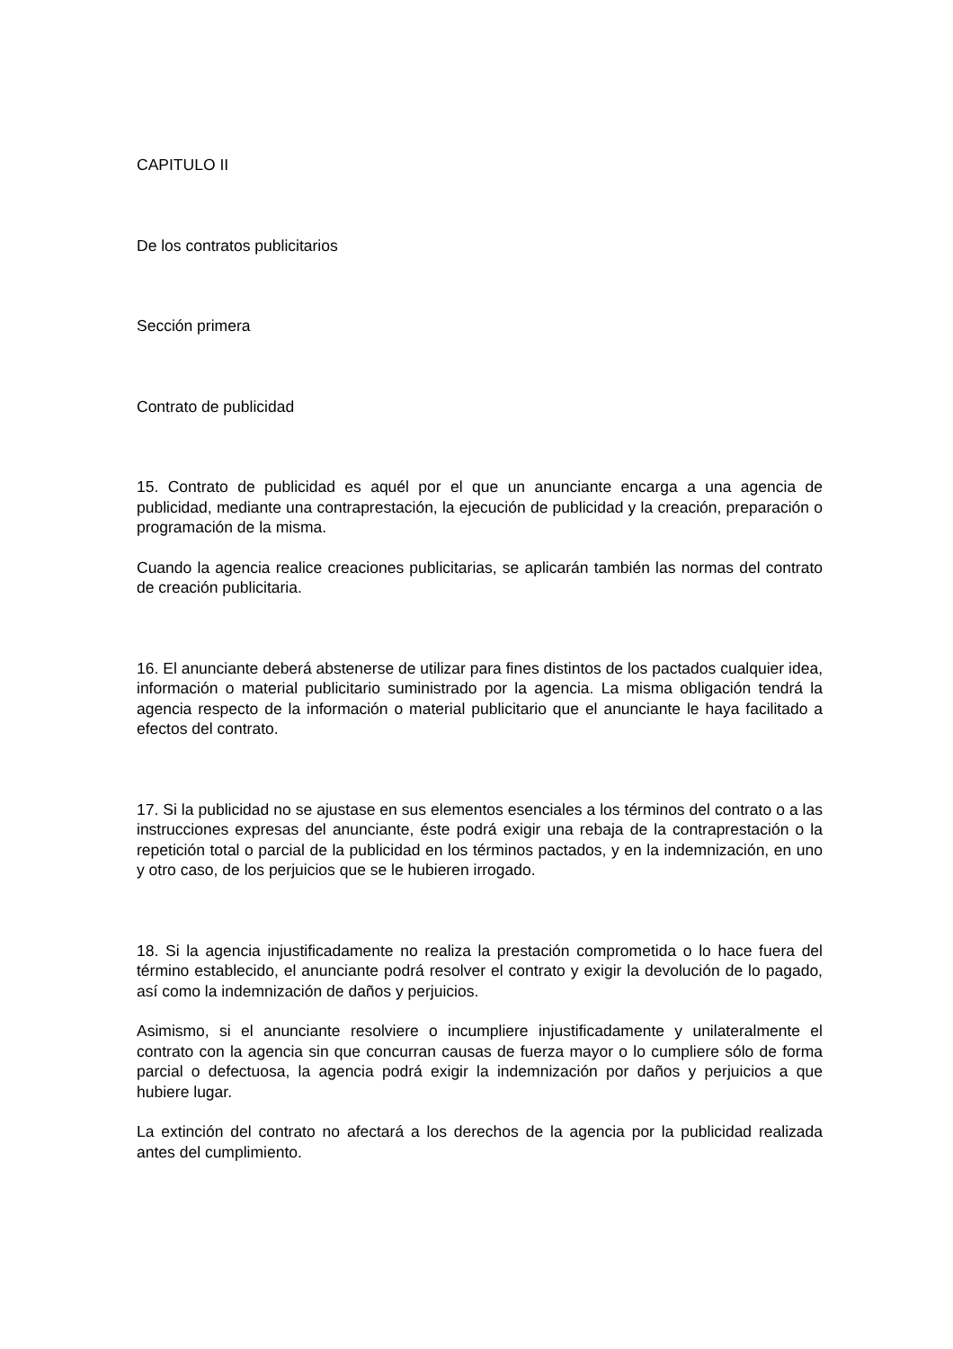CAPITULO II
De los contratos publicitarios
Sección primera
Contrato de publicidad
15. Contrato de publicidad es aquél por el que un anunciante encarga a una agencia de publicidad, mediante una contraprestación, la ejecución de publicidad y la creación, preparación o programación de la misma.
Cuando la agencia realice creaciones publicitarias, se aplicarán también las normas del contrato de creación publicitaria.
16. El anunciante deberá abstenerse de utilizar para fines distintos de los pactados cualquier idea, información o material publicitario suministrado por la agencia. La misma obligación tendrá la agencia respecto de la información o material publicitario que el anunciante le haya facilitado a efectos del contrato.
17. Si la publicidad no se ajustase en sus elementos esenciales a los términos del contrato o a las instrucciones expresas del anunciante, éste podrá exigir una rebaja de la contraprestación o la repetición total o parcial de la publicidad en los términos pactados, y en la indemnización, en uno y otro caso, de los perjuicios que se le hubieren irrogado.
18. Si la agencia injustificadamente no realiza la prestación comprometida o lo hace fuera del término establecido, el anunciante podrá resolver el contrato y exigir la devolución de lo pagado, así como la indemnización de daños y perjuicios.
Asimismo, si el anunciante resolviere o incumpliere injustificadamente y unilateralmente el contrato con la agencia sin que concurran causas de fuerza mayor o lo cumpliere sólo de forma parcial o defectuosa, la agencia podrá exigir la indemnización por daños y perjuicios a que hubiere lugar.
La extinción del contrato no afectará a los derechos de la agencia por la publicidad realizada antes del cumplimiento.